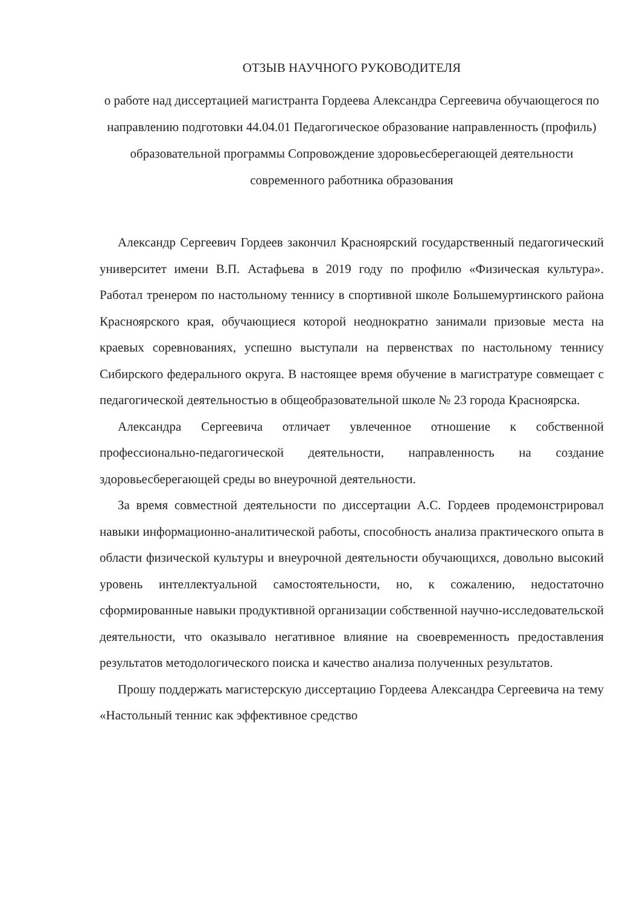ОТЗЫВ НАУЧНОГО РУКОВОДИТЕЛЯ
о работе над диссертацией магистранта Гордеева Александра Сергеевича обучающегося по направлению подготовки 44.04.01 Педагогическое образование направленность (профиль) образовательной программы Сопровождение здоровьесберегающей деятельности современного работника образования
Александр Сергеевич Гордеев закончил Красноярский государственный педагогический университет имени В.П. Астафьева в 2019 году по профилю «Физическая культура». Работал тренером по настольному теннису в спортивной школе Большемуртинского района Красноярского края, обучающиеся которой неоднократно занимали призовые места на краевых соревнованиях, успешно выступали на первенствах по настольному теннису Сибирского федерального округа. В настоящее время обучение в магистратуре совмещает с педагогической деятельностью в общеобразовательной школе № 23 города Красноярска.
Александра Сергеевича отличает увлеченное отношение к собственной профессионально-педагогической деятельности, направленность на создание здоровьесберегающей среды во внеурочной деятельности.
За время совместной деятельности по диссертации А.С. Гордеев продемонстрировал навыки информационно-аналитической работы, способность анализа практического опыта в области физической культуры и внеурочной деятельности обучающихся, довольно высокий уровень интеллектуальной самостоятельности, но, к сожалению, недостаточно сформированные навыки продуктивной организации собственной научно-исследовательской деятельности, что оказывало негативное влияние на своевременность предоставления результатов методологического поиска и качество анализа полученных результатов.
Прошу поддержать магистерскую диссертацию Гордеева Александра Сергеевича на тему «Настольный теннис как эффективное средство